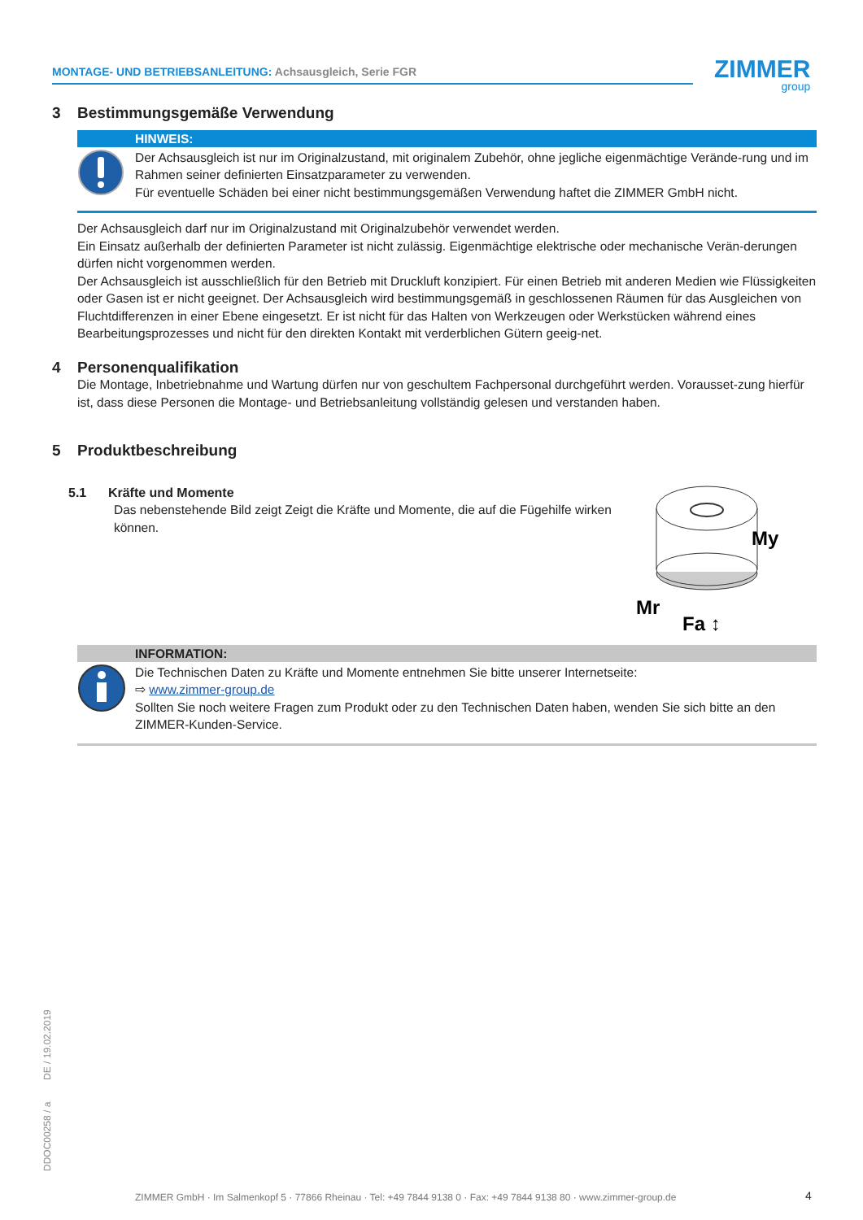MONTAGE- UND BETRIEBSANLEITUNG: Achsausgleich, Serie FGR ZIMMER
group
3 Bestimmungsgemäße Verwendung
HINWEIS:
Der Achsausgleich ist nur im Originalzustand, mit originalem Zubehör, ohne jegliche eigenmächtige Verände-rung und im Rahmen seiner definierten Einsatzparameter zu verwenden.
Für eventuelle Schäden bei einer nicht bestimmungsgemäßen Verwendung haftet die ZIMMER GmbH nicht.
Der Achsausgleich darf nur im Originalzustand mit Originalzubehör verwendet werden.
Ein Einsatz außerhalb der definierten Parameter ist nicht zulässig. Eigenmächtige elektrische oder mechanische Verän-derungen dürfen nicht vorgenommen werden.
Der Achsausgleich ist ausschließlich für den Betrieb mit Druckluft konzipiert. Für einen Betrieb mit anderen Medien wie Flüssigkeiten oder Gasen ist er nicht geeignet. Der Achsausgleich wird bestimmungsgemäß in geschlossenen Räumen für das Ausgleichen von Fluchtdifferenzen in einer Ebene eingesetzt. Er ist nicht für das Halten von Werkzeugen oder Werkstücken während eines Bearbeitungsprozesses und nicht für den direkten Kontakt mit verderblichen Gütern geeig-net.
4 Personenqualifikation
Die Montage, Inbetriebnahme und Wartung dürfen nur von geschultem Fachpersonal durchgeführt werden. Vorausset-zung hierfür ist, dass diese Personen die Montage- und Betriebsanleitung vollständig gelesen und verstanden haben.
5 Produktbeschreibung
5.1 Kräfte und Momente
Das nebenstehende Bild zeigt Zeigt die Kräfte und Momente, die auf die Fügehilfe wirken können.
My
Mr
Fa ↕
INFORMATION:
Die Technischen Daten zu Kräfte und Momente entnehmen Sie bitte unserer Internetseite:
⇨ www.zimmer-group.de
Sollten Sie noch weitere Fragen zum Produkt oder zu den Technischen Daten haben, wenden Sie sich bitte an den ZIMMER-Kunden-Service.
DDOC00258 / a DE / 19.02.2019
ZIMMER GmbH · Im Salmenkopf 5 · 77866 Rheinau · Tel: +49 7844 9138 0 · Fax: +49 7844 9138 80 · www.zimmer-group.de
4